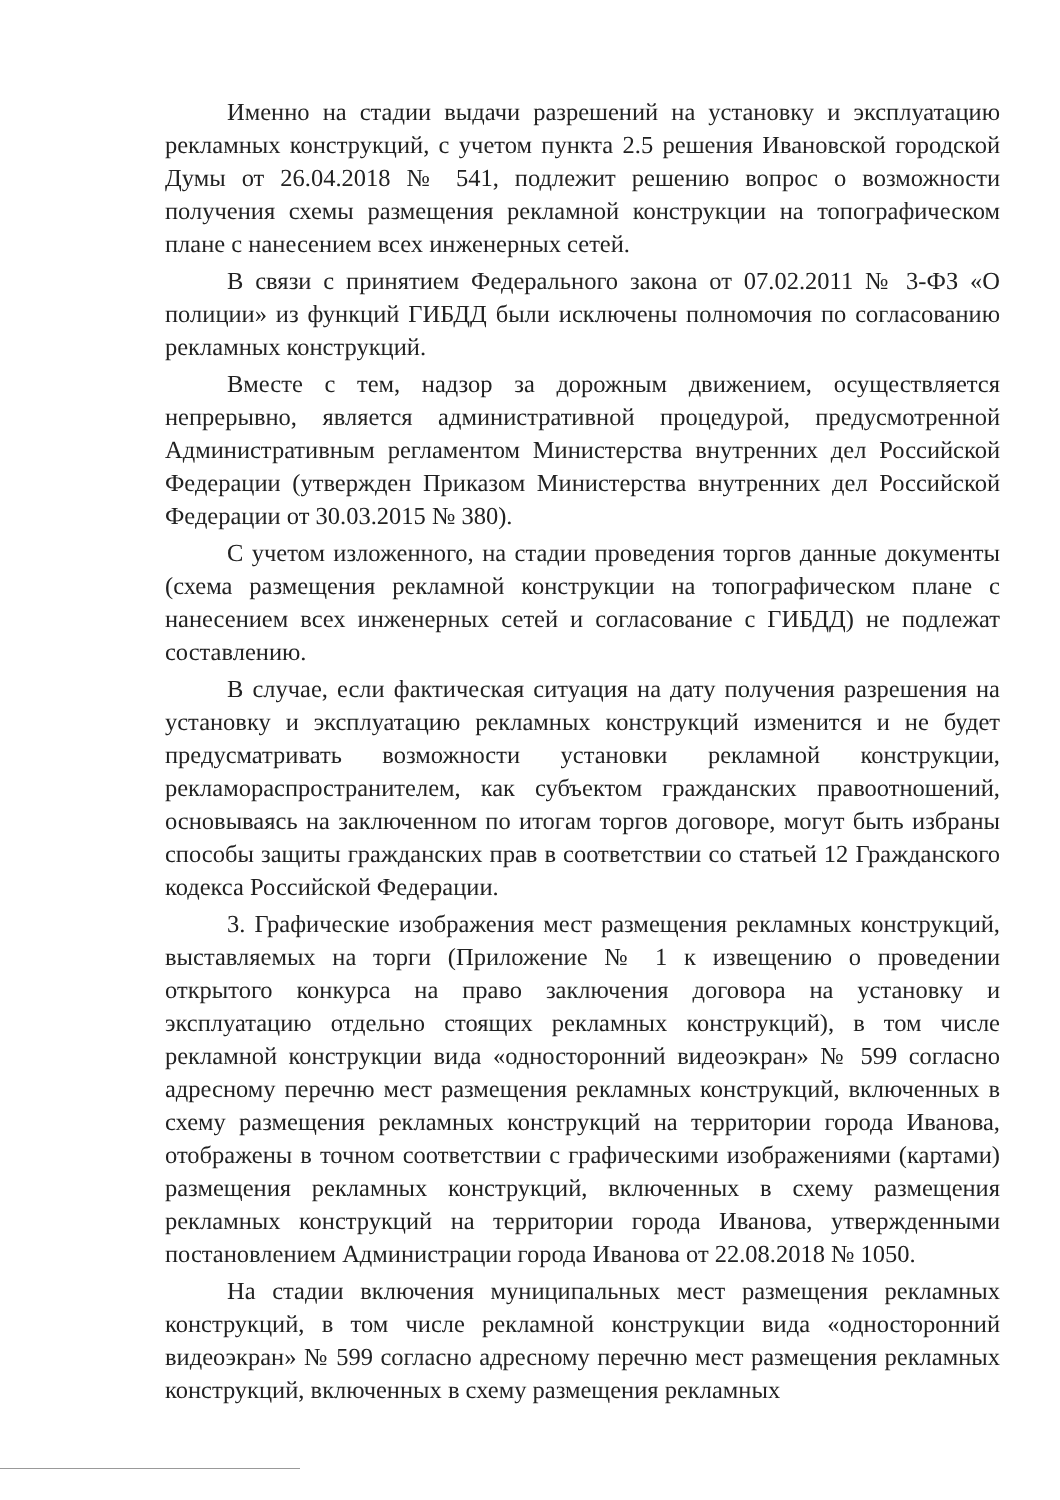Именно на стадии выдачи разрешений на установку и эксплуатацию рекламных конструкций, с учетом пункта 2.5 решения Ивановской городской Думы от 26.04.2018 № 541, подлежит решению вопрос о возможности получения схемы размещения рекламной конструкции на топографическом плане с нанесением всех инженерных сетей.
В связи с принятием Федерального закона от 07.02.2011 № 3-ФЗ «О полиции» из функций ГИБДД были исключены полномочия по согласованию рекламных конструкций.
Вместе с тем, надзор за дорожным движением, осуществляется непрерывно, является административной процедурой, предусмотренной Административным регламентом Министерства внутренних дел Российской Федерации (утвержден Приказом Министерства внутренних дел Российской Федерации от 30.03.2015 № 380).
С учетом изложенного, на стадии проведения торгов данные документы (схема размещения рекламной конструкции на топографическом плане с нанесением всех инженерных сетей и согласование с ГИБДД) не подлежат составлению.
В случае, если фактическая ситуация на дату получения разрешения на установку и эксплуатацию рекламных конструкций изменится и не будет предусматривать возможности установки рекламной конструкции, рекламораспространителем, как субъектом гражданских правоотношений, основываясь на заключенном по итогам торгов договоре, могут быть избраны способы защиты гражданских прав в соответствии со статьей 12 Гражданского кодекса Российской Федерации.
3. Графические изображения мест размещения рекламных конструкций, выставляемых на торги (Приложение № 1 к извещению о проведении открытого конкурса на право заключения договора на установку и эксплуатацию отдельно стоящих рекламных конструкций), в том числе рекламной конструкции вида «односторонний видеоэкран» № 599 согласно адресному перечню мест размещения рекламных конструкций, включенных в схему размещения рекламных конструкций на территории города Иванова, отображены в точном соответствии с графическими изображениями (картами) размещения рекламных конструкций, включенных в схему размещения рекламных конструкций на территории города Иванова, утвержденными постановлением Администрации города Иванова от 22.08.2018 № 1050.
На стадии включения муниципальных мест размещения рекламных конструкций, в том числе рекламной конструкции вида «односторонний видеоэкран» № 599 согласно адресному перечню мест размещения рекламных конструкций, включенных в схему размещения рекламных